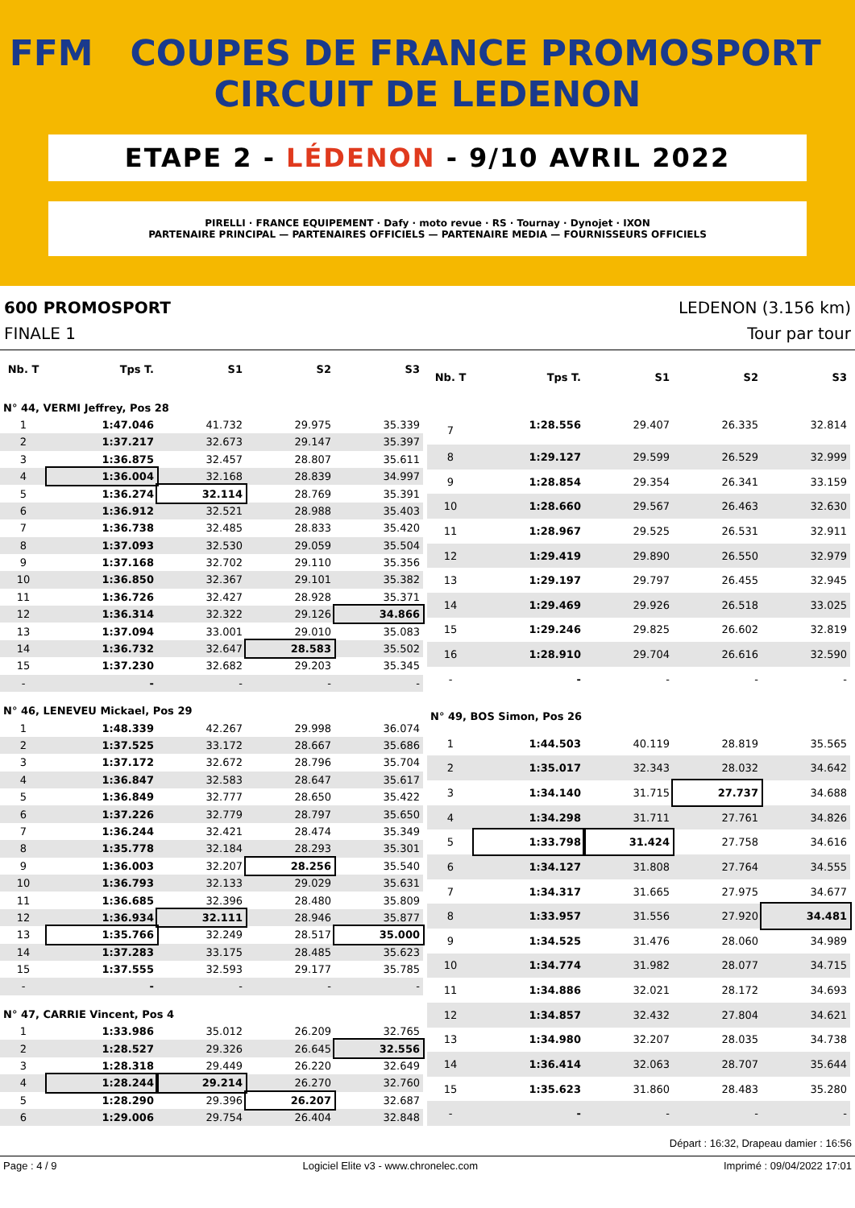FFM COUPES DE FRANCE PROMOSPORT CIRCUIT DE LEDENON
ETAPE 2 - LÉDENON - 9/10 AVRIL 2022
PIRELLI · FRANCE EQUIPEMENT · Dafy · moto revue · RS · Tournay · Dynojet · IXON
PARTENAIRE PRINCIPAL — PARTENAIRES OFFICIELS — PARTENAIRE MEDIA — FOURNISSEURS OFFICIELS
600 PROMOSPORT LEDENON (3.156 km)
FINALE 1 Tour par tour
| Nb. T | Tps T. | S1 | S2 | S3 |
| --- | --- | --- | --- | --- |
| N° 44, VERMI Jeffrey, Pos 28 | | | | |
| 1 | 1:47.046 | 41.732 | 29.975 | 35.339 |
| 2 | 1:37.217 | 32.673 | 29.147 | 35.397 |
| 3 | 1:36.875 | 32.457 | 28.807 | 35.611 |
| 4 | 1:36.004 | 32.168 | 28.839 | 34.997 |
| 5 | 1:36.274 | 32.114 | 28.769 | 35.391 |
| 6 | 1:36.912 | 32.521 | 28.988 | 35.403 |
| 7 | 1:36.738 | 32.485 | 28.833 | 35.420 |
| 8 | 1:37.093 | 32.530 | 29.059 | 35.504 |
| 9 | 1:37.168 | 32.702 | 29.110 | 35.356 |
| 10 | 1:36.850 | 32.367 | 29.101 | 35.382 |
| 11 | 1:36.726 | 32.427 | 28.928 | 35.371 |
| 12 | 1:36.314 | 32.322 | 29.126 | 34.866 |
| 13 | 1:37.094 | 33.001 | 29.010 | 35.083 |
| 14 | 1:36.732 | 32.647 | 28.583 | 35.502 |
| 15 | 1:37.230 | 32.682 | 29.203 | 35.345 |
| - | - | - | - | - |
| N° 46, LENEVEU Mickael, Pos 29 | | | | |
| 1 | 1:48.339 | 42.267 | 29.998 | 36.074 |
| 2 | 1:37.525 | 33.172 | 28.667 | 35.686 |
| 3 | 1:37.172 | 32.672 | 28.796 | 35.704 |
| 4 | 1:36.847 | 32.583 | 28.647 | 35.617 |
| 5 | 1:36.849 | 32.777 | 28.650 | 35.422 |
| 6 | 1:37.226 | 32.779 | 28.797 | 35.650 |
| 7 | 1:36.244 | 32.421 | 28.474 | 35.349 |
| 8 | 1:35.778 | 32.184 | 28.293 | 35.301 |
| 9 | 1:36.003 | 32.207 | 28.256 | 35.540 |
| 10 | 1:36.793 | 32.133 | 29.029 | 35.631 |
| 11 | 1:36.685 | 32.396 | 28.480 | 35.809 |
| 12 | 1:36.934 | 32.111 | 28.946 | 35.877 |
| 13 | 1:35.766 | 32.249 | 28.517 | 35.000 |
| 14 | 1:37.283 | 33.175 | 28.485 | 35.623 |
| 15 | 1:37.555 | 32.593 | 29.177 | 35.785 |
| - | - | - | - | - |
| N° 47, CARRIE Vincent, Pos 4 | | | | |
| 1 | 1:33.986 | 35.012 | 26.209 | 32.765 |
| 2 | 1:28.527 | 29.326 | 26.645 | 32.556 |
| 3 | 1:28.318 | 29.449 | 26.220 | 32.649 |
| 4 | 1:28.244 | 29.214 | 26.270 | 32.760 |
| 5 | 1:28.290 | 29.396 | 26.207 | 32.687 |
| 6 | 1:29.006 | 29.754 | 26.404 | 32.848 |
| Nb. T | Tps T. | S1 | S2 | S3 |
| --- | --- | --- | --- | --- |
| 7 | 1:28.556 | 29.407 | 26.335 | 32.814 |
| 8 | 1:29.127 | 29.599 | 26.529 | 32.999 |
| 9 | 1:28.854 | 29.354 | 26.341 | 33.159 |
| 10 | 1:28.660 | 29.567 | 26.463 | 32.630 |
| 11 | 1:28.967 | 29.525 | 26.531 | 32.911 |
| 12 | 1:29.419 | 29.890 | 26.550 | 32.979 |
| 13 | 1:29.197 | 29.797 | 26.455 | 32.945 |
| 14 | 1:29.469 | 29.926 | 26.518 | 33.025 |
| 15 | 1:29.246 | 29.825 | 26.602 | 32.819 |
| 16 | 1:28.910 | 29.704 | 26.616 | 32.590 |
| - | - | - | - | - |
| N° 49, BOS Simon, Pos 26 | | | | |
| 1 | 1:44.503 | 40.119 | 28.819 | 35.565 |
| 2 | 1:35.017 | 32.343 | 28.032 | 34.642 |
| 3 | 1:34.140 | 31.715 | 27.737 | 34.688 |
| 4 | 1:34.298 | 31.711 | 27.761 | 34.826 |
| 5 | 1:33.798 | 31.424 | 27.758 | 34.616 |
| 6 | 1:34.127 | 31.808 | 27.764 | 34.555 |
| 7 | 1:34.317 | 31.665 | 27.975 | 34.677 |
| 8 | 1:33.957 | 31.556 | 27.920 | 34.481 |
| 9 | 1:34.525 | 31.476 | 28.060 | 34.989 |
| 10 | 1:34.774 | 31.982 | 28.077 | 34.715 |
| 11 | 1:34.886 | 32.021 | 28.172 | 34.693 |
| 12 | 1:34.857 | 32.432 | 27.804 | 34.621 |
| 13 | 1:34.980 | 32.207 | 28.035 | 34.738 |
| 14 | 1:36.414 | 32.063 | 28.707 | 35.644 |
| 15 | 1:35.623 | 31.860 | 28.483 | 35.280 |
| - | - | - | - | - |
Départ : 16:32, Drapeau damier : 16:56
Page : 4 / 9 Logiciel Elite v3 - www.chronelec.com Imprimé : 09/04/2022 17:01